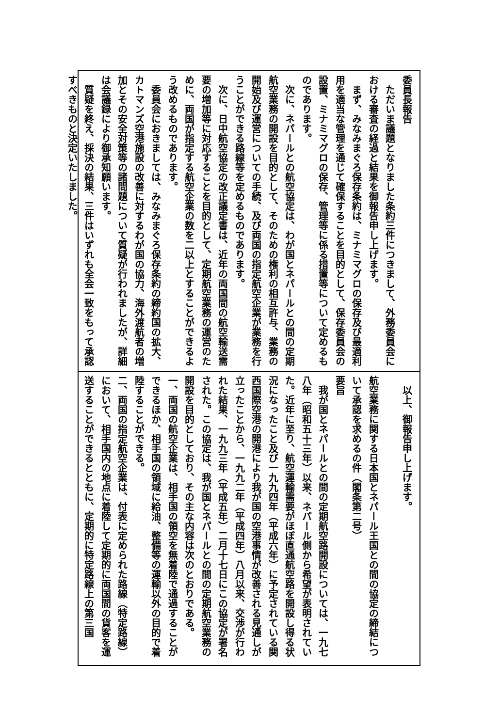委員長報告
　ただいま議題となりました条約三件につきまして、外務委員会における審査の経過と結果を御報告申し上げます。
　まず、みなみまぐろ保存条約は、ミナミマグロの保存及び最適利用を適当な管理を通じて確保することを目的として、保存委員会の設置、ミナミマグロの保存、管理等に係る措置等について定めるものであります。
　次に、ネパールとの航空協定は、わが国とネパールとの間の定期航空業務の開設を目的として、そのための権利の相互許与、業務の開始及び運営についての手続、及び両国の指定航空企業が業務を行うことができる路線等を定めるものであります。
　次に、日中航空協定の改正議定書は、近年の両国間の航空輸送需要の増加等に対応することを目的として、定期航空業務の運営のために、両国が指定する航空企業の数を二以上とすることができるよう改めるものであります。
　委員会におきましては、みなみまぐろ保存条約の締約国の拡大、カトマンズ空港施設の改善に対するわが国の協力、海外渡航者の増加とその安全対策等の諸問題について質疑が行われましたが、詳細は会議録により御承知願います。
　質疑を終え、採決の結果、三件はいずれも全会一致をもって承認すべきものと決定いたしました。
　以上、御報告申し上げます。
航空業務に関する日本国とネパール王国との間の協定の締結について承認を求めるの件（閣条第二号）
要旨
　我が国とネパールとの間の定期航空路開設については、一九七八年（昭和五十三年）以来、ネパール側から希望が表明されていた。近年に至り、航空運輸需要がほぼ直通航空路を開設し得る状況になったこと及び一九九四年（平成六年）に予定されている関西国際空港の開港により我が国の空港事情が改善される見通しが立ったことから、一九九二年（平成四年）八月以来、交渉が行われた結果、一九九三年（平成五年）二月十七日にこの協定が署名された。この協定は、我が国とネパールとの間の定期航空業務の開設を目的としており、その主な内容は次のとおりである。
一、両国の航空企業は、相手国の領空を無着陸で通過することができるほか、相手国の領域に給油、整備等の運輸以外の目的で着陸することができる。
二、両国の指定航空企業は、付表に定められた路線（特定路線）において、相手国内の地点に着陸して定期的に両国間の貨客を運送することができるとともに、定期的に特定路線上の第三国